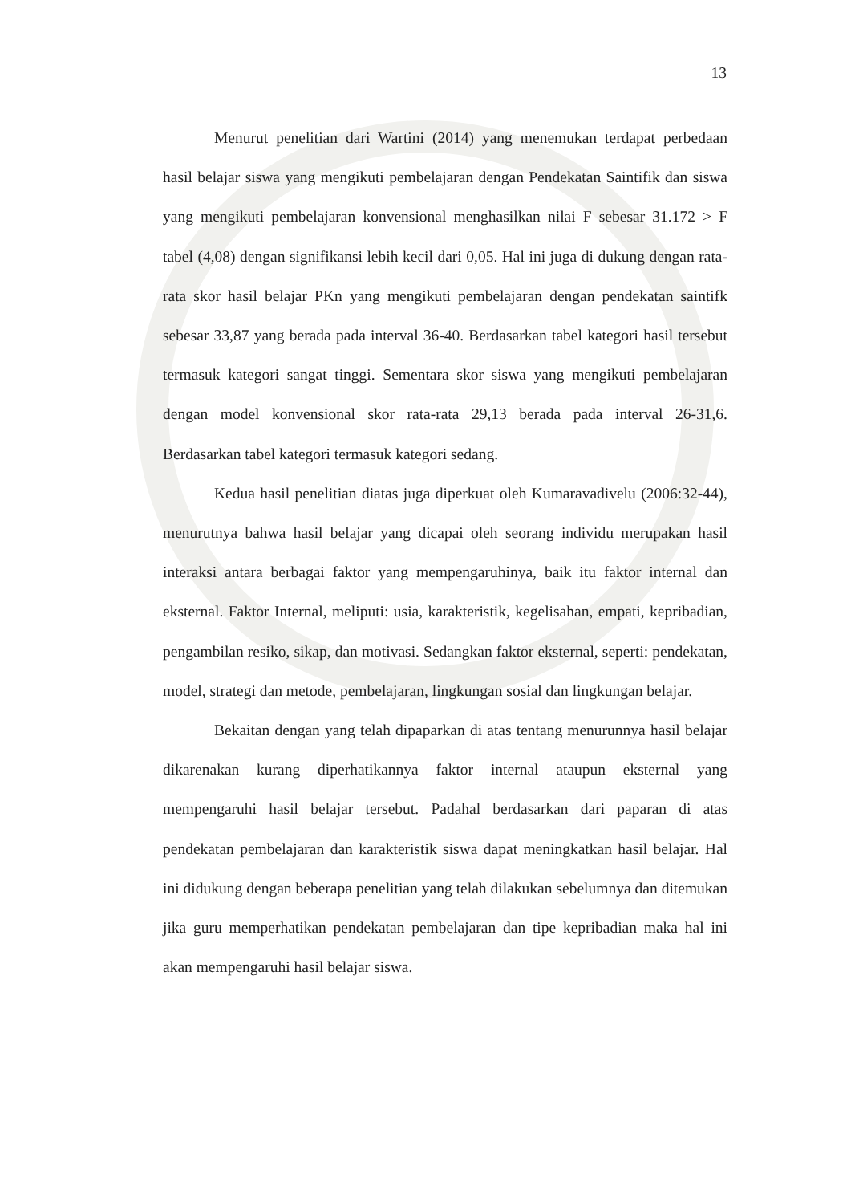13
Menurut penelitian dari Wartini (2014) yang menemukan terdapat perbedaan hasil belajar siswa yang mengikuti pembelajaran dengan Pendekatan Saintifik dan siswa yang mengikuti pembelajaran konvensional menghasilkan nilai F sebesar 31.172 > F tabel (4,08) dengan signifikansi lebih kecil dari 0,05. Hal ini juga di dukung dengan rata-rata skor hasil belajar PKn yang mengikuti pembelajaran dengan pendekatan saintifk sebesar 33,87 yang berada pada interval 36-40. Berdasarkan tabel kategori hasil tersebut termasuk kategori sangat tinggi. Sementara skor siswa yang mengikuti pembelajaran dengan model konvensional skor rata-rata 29,13 berada pada interval 26-31,6. Berdasarkan tabel kategori termasuk kategori sedang.
Kedua hasil penelitian diatas juga diperkuat oleh Kumaravadivelu (2006:32-44), menurutnya bahwa hasil belajar yang dicapai oleh seorang individu merupakan hasil interaksi antara berbagai faktor yang mempengaruhinya, baik itu faktor internal dan eksternal. Faktor Internal, meliputi: usia, karakteristik, kegelisahan, empati, kepribadian, pengambilan resiko, sikap, dan motivasi. Sedangkan faktor eksternal, seperti: pendekatan, model, strategi dan metode, pembelajaran, lingkungan sosial dan lingkungan belajar.
Bekaitan dengan yang telah dipaparkan di atas tentang menurunnya hasil belajar dikarenakan kurang diperhatikannya faktor internal ataupun eksternal yang mempengaruhi hasil belajar tersebut. Padahal berdasarkan dari paparan di atas pendekatan pembelajaran dan karakteristik siswa dapat meningkatkan hasil belajar. Hal ini didukung dengan beberapa penelitian yang telah dilakukan sebelumnya dan ditemukan jika guru memperhatikan pendekatan pembelajaran dan tipe kepribadian maka hal ini akan mempengaruhi hasil belajar siswa.